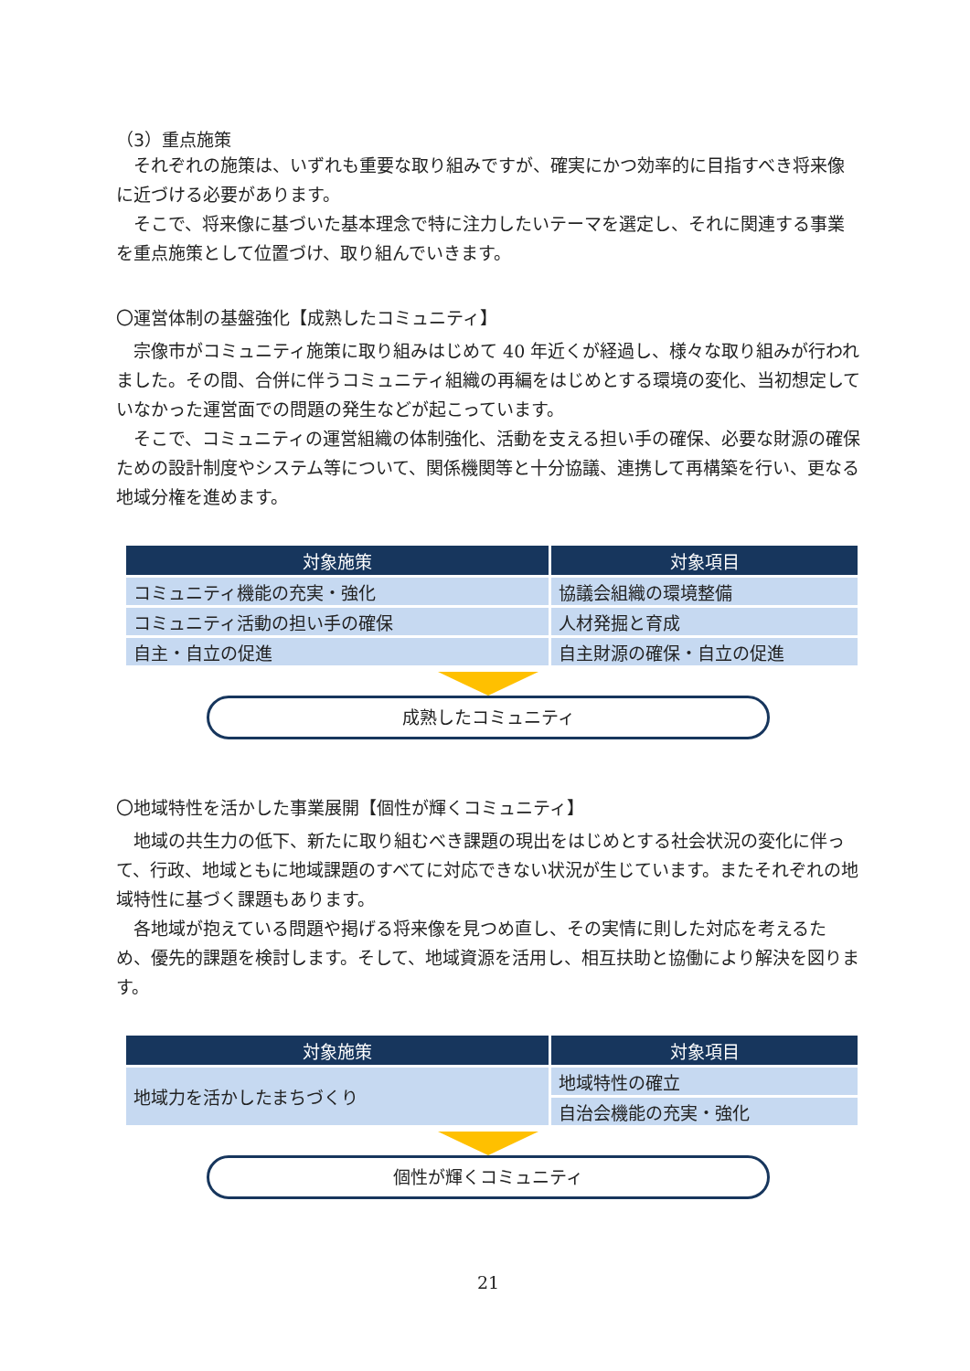（3）重点施策
それぞれの施策は、いずれも重要な取り組みですが、確実にかつ効率的に目指すべき将来像に近づける必要があります。
そこで、将来像に基づいた基本理念で特に注力したいテーマを選定し、それに関連する事業を重点施策として位置づけ、取り組んでいきます。
〇運営体制の基盤強化【成熟したコミュニティ】
宗像市がコミュニティ施策に取り組みはじめて 40 年近くが経過し、様々な取り組みが行われました。その間、合併に伴うコミュニティ組織の再編をはじめとする環境の変化、当初想定していなかった運営面での問題の発生などが起こっています。
そこで、コミュニティの運営組織の体制強化、活動を支える担い手の確保、必要な財源の確保ための設計制度やシステム等について、関係機関等と十分協議、連携して再構築を行い、更なる地域分権を進めます。
| 対象施策 | 対象項目 |
| --- | --- |
| コミュニティ機能の充実・強化 | 協議会組織の環境整備 |
| コミュニティ活動の担い手の確保 | 人材発掘と育成 |
| 自主・自立の促進 | 自主財源の確保・自立の促進 |
成熟したコミュニティ
〇地域特性を活かした事業展開【個性が輝くコミュニティ】
地域の共生力の低下、新たに取り組むべき課題の現出をはじめとする社会状況の変化に伴って、行政、地域ともに地域課題のすべてに対応できない状況が生じています。またそれぞれの地域特性に基づく課題もあります。
各地域が抱えている問題や掲げる将来像を見つめ直し、その実情に則した対応を考えるため、優先的課題を検討します。そして、地域資源を活用し、相互扶助と協働により解決を図ります。
| 対象施策 | 対象項目 |
| --- | --- |
| 地域力を活かしたまちづくり | 地域特性の確立 |
| | 自治会機能の充実・強化 |
個性が輝くコミュニティ
21